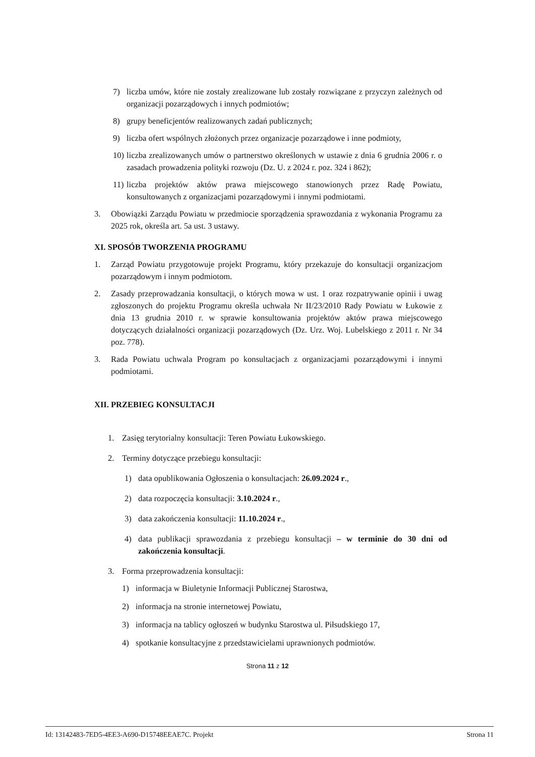7) liczba umów, które nie zostały zrealizowane lub zostały rozwiązane z przyczyn zależnych od organizacji pozarządowych i innych podmiotów;
8) grupy beneficjentów realizowanych zadań publicznych;
9) liczba ofert wspólnych złożonych przez organizacje pozarządowe i inne podmioty,
10) liczba zrealizowanych umów o partnerstwo określonych w ustawie z dnia 6 grudnia 2006 r. o zasadach prowadzenia polityki rozwoju (Dz. U. z 2024 r. poz. 324 i 862);
11) liczba projektów aktów prawa miejscowego stanowionych przez Radę Powiatu, konsultowanych z organizacjami pozarządowymi i innymi podmiotami.
3. Obowiązki Zarządu Powiatu w przedmiocie sporządzenia sprawozdania z wykonania Programu za 2025 rok, określa art. 5a ust. 3 ustawy.
XI. SPOSÓB TWORZENIA PROGRAMU
1. Zarząd Powiatu przygotowuje projekt Programu, który przekazuje do konsultacji organizacjom pozarządowym i innym podmiotom.
2. Zasady przeprowadzania konsultacji, o których mowa w ust. 1 oraz rozpatrywanie opinii i uwag zgłoszonych do projektu Programu określa uchwała Nr II/23/2010 Rady Powiatu w Łukowie z dnia 13 grudnia 2010 r. w sprawie konsultowania projektów aktów prawa miejscowego dotyczących działalności organizacji pozarządowych (Dz. Urz. Woj. Lubelskiego z 2011 r. Nr 34 poz. 778).
3. Rada Powiatu uchwala Program po konsultacjach z organizacjami pozarządowymi i innymi podmiotami.
XII. PRZEBIEG KONSULTACJI
1. Zasięg terytorialny konsultacji: Teren Powiatu Łukowskiego.
2. Terminy dotyczące przebiegu konsultacji:
1) data opublikowania Ogłoszenia o konsultacjach: 26.09.2024 r.,
2) data rozpoczęcia konsultacji: 3.10.2024 r.,
3) data zakończenia konsultacji: 11.10.2024 r.,
4) data publikacji sprawozdania z przebiegu konsultacji – w terminie do 30 dni od zakończenia konsultacji.
3. Forma przeprowadzenia konsultacji:
1) informacja w Biuletynie Informacji Publicznej Starostwa,
2) informacja na stronie internetowej Powiatu,
3) informacja na tablicy ogłoszeń w budynku Starostwa ul. Piłsudskiego 17,
4) spotkanie konsultacyjne z przedstawicielami uprawnionych podmiotów.
Strona 11 z 12
Id: 13142483-7ED5-4EE3-A690-D15748EEAE7C. Projekt Strona 11